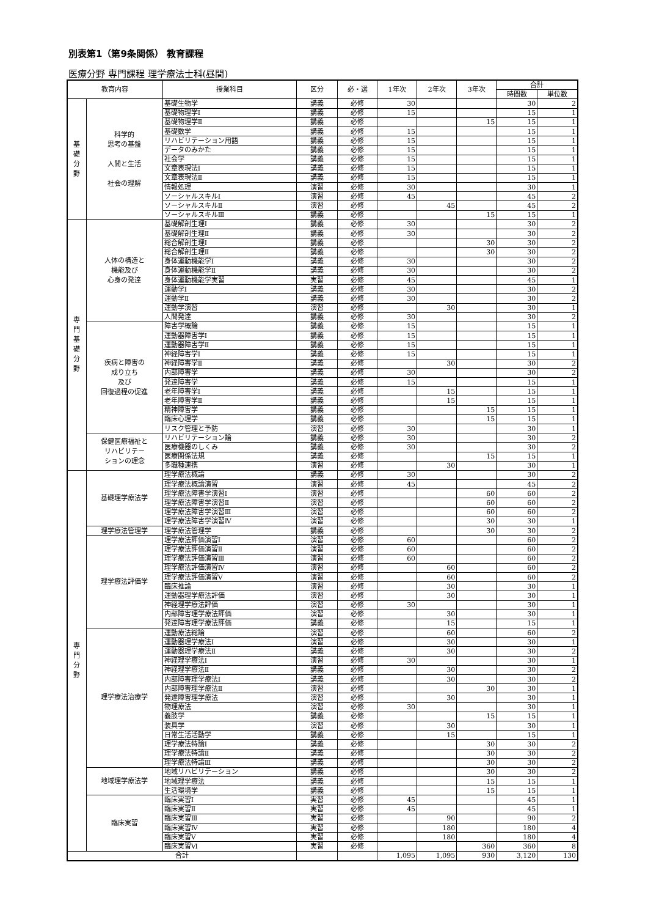別表第1（第9条関係） 教育課程
医療分野 専門課程 理学療法士科(昼間)
| 教育内容 | | 授業科目 | 区分 | 必・選 | 1年次 | 2年次 | 3年次 | 合計 | |
| --- | --- | --- | --- | --- | --- | --- | --- | --- | --- |
| | | | | | | | | 時間数 | 単位数 |
| 基 礎 分 野 | 科学的 思考の基盤 人間と生活 社会の理解 | 基礎生物学 | 講義 | 必修 | 30 | | | 30 | 2 |
| | | 基礎物理学Ⅰ | 講義 | 必修 | 15 | | | 15 | 1 |
| | | 基礎物理学Ⅱ | 講義 | 必修 | | | 15 | 15 | 1 |
| | | 基礎数学 | 講義 | 必修 | 15 | | | 15 | 1 |
| | | リハビリテーション用語 | 講義 | 必修 | 15 | | | 15 | 1 |
| | | データのみかた | 講義 | 必修 | 15 | | | 15 | 1 |
| | | 社会学 | 講義 | 必修 | 15 | | | 15 | 1 |
| | | 文章表現法Ⅰ | 講義 | 必修 | 15 | | | 15 | 1 |
| | | 文章表現法Ⅱ | 講義 | 必修 | 15 | | | 15 | 1 |
| | | 情報処理 | 演習 | 必修 | 30 | | | 30 | 1 |
| | | ソーシャルスキルⅠ | 演習 | 必修 | 45 | | | 45 | 2 |
| | | ソーシャルスキルⅡ | 演習 | 必修 | | 45 | | 45 | 2 |
| | | ソーシャルスキルⅢ | 講義 | 必修 | | | 15 | 15 | 1 |
| 専 門 基 礎 分 野 | 人体の構造と 機能及び 心身の発達 | 基礎解剖生理Ⅰ | 講義 | 必修 | 30 | | | 30 | 2 |
| | | 基礎解剖生理Ⅱ | 講義 | 必修 | 30 | | | 30 | 2 |
| | | 総合解剖生理Ⅰ | 講義 | 必修 | | | 30 | 30 | 2 |
| | | 総合解剖生理Ⅱ | 講義 | 必修 | | | 30 | 30 | 2 |
| | | 身体運動機能学Ⅰ | 講義 | 必修 | 30 | | | 30 | 2 |
| | | 身体運動機能学Ⅱ | 講義 | 必修 | 30 | | | 30 | 2 |
| | | 身体運動機能学実習 | 実習 | 必修 | 45 | | | 45 | 1 |
| | | 運動学Ⅰ | 講義 | 必修 | 30 | | | 30 | 2 |
| | | 運動学Ⅱ | 講義 | 必修 | 30 | | | 30 | 2 |
| | | 運動学演習 | 演習 | 必修 | | 30 | | 30 | 1 |
| | | 人間発達 | 講義 | 必修 | 30 | | | 30 | 2 |
| | 疾病と障害の 成り立ち 及び 回復過程の促進 | 障害学概論 | 講義 | 必修 | 15 | | | 15 | 1 |
| | | 運動器障害学Ⅰ | 講義 | 必修 | 15 | | | 15 | 1 |
| | | 運動器障害学Ⅱ | 講義 | 必修 | 15 | | | 15 | 1 |
| | | 神経障害学Ⅰ | 講義 | 必修 | 15 | | | 15 | 1 |
| | | 神経障害学Ⅱ | 講義 | 必修 | | 30 | | 30 | 2 |
| | | 内部障害学 | 講義 | 必修 | 30 | | | 30 | 2 |
| | | 発達障害学 | 講義 | 必修 | 15 | | | 15 | 1 |
| | | 老年障害学Ⅰ | 講義 | 必修 | | 15 | | 15 | 1 |
| | | 老年障害学Ⅱ | 講義 | 必修 | | 15 | | 15 | 1 |
| | | 精神障害学 | 講義 | 必修 | | | 15 | 15 | 1 |
| | | 臨床心理学 | 講義 | 必修 | | | 15 | 15 | 1 |
| | | リスク管理と予防 | 演習 | 必修 | 30 | | | 30 | 1 |
| | 保健医療福祉と リハビリテー ションの理念 | リハビリテーション論 | 講義 | 必修 | 30 | | | 30 | 2 |
| | | 医療機器のしくみ | 講義 | 必修 | 30 | | | 30 | 2 |
| | | 医療関係法規 | 講義 | 必修 | | | 15 | 15 | 1 |
| | | 多職種連携 | 演習 | 必修 | | 30 | | 30 | 1 |
| 専 門 分 野 | 基礎理学療法学 | 理学療法概論 | 講義 | 必修 | 30 | | | 30 | 2 |
| | | 理学療法概論演習 | 演習 | 必修 | 45 | | | 45 | 2 |
| | | 理学療法障害学演習Ⅰ | 演習 | 必修 | | | 60 | 60 | 2 |
| | | 理学療法障害学演習Ⅱ | 演習 | 必修 | | | 60 | 60 | 2 |
| | | 理学療法障害学演習Ⅲ | 演習 | 必修 | | | 60 | 60 | 2 |
| | | 理学療法障害学演習Ⅳ | 演習 | 必修 | | | 30 | 30 | 1 |
| | 理学療法管理学 | 理学療法管理学 | 講義 | 必修 | | | 30 | 30 | 2 |
| | 理学療法評価学 | 理学療法評価演習Ⅰ | 演習 | 必修 | 60 | | | 60 | 2 |
| | | 理学療法評価演習Ⅱ | 演習 | 必修 | 60 | | | 60 | 2 |
| | | 理学療法評価演習Ⅲ | 演習 | 必修 | 60 | | | 60 | 2 |
| | | 理学療法評価演習Ⅳ | 演習 | 必修 | | 60 | | 60 | 2 |
| | | 理学療法評価演習Ⅴ | 演習 | 必修 | | 60 | | 60 | 2 |
| | | 臨床推論 | 演習 | 必修 | | 30 | | 30 | 1 |
| | | 運動器理学療法評価 | 演習 | 必修 | | 30 | | 30 | 1 |
| | | 神経理学療法評価 | 演習 | 必修 | 30 | | | 30 | 1 |
| | | 内部障害理学療法評価 | 演習 | 必修 | | 30 | | 30 | 1 |
| | | 発達障害理学療法評価 | 講義 | 必修 | | 15 | | 15 | 1 |
| | 理学療法治療学 | 運動療法総論 | 演習 | 必修 | | 60 | | 60 | 2 |
| | | 運動器理学療法Ⅰ | 演習 | 必修 | | 30 | | 30 | 1 |
| | | 運動器理学療法Ⅱ | 講義 | 必修 | | 30 | | 30 | 2 |
| | | 神経理学療法Ⅰ | 演習 | 必修 | 30 | | | 30 | 1 |
| | | 神経理学療法Ⅱ | 講義 | 必修 | | 30 | | 30 | 2 |
| | | 内部障害理学療法Ⅰ | 講義 | 必修 | | 30 | | 30 | 2 |
| | | 内部障害理学療法Ⅱ | 演習 | 必修 | | | 30 | 30 | 1 |
| | | 発達障害理学療法 | 演習 | 必修 | | 30 | | 30 | 1 |
| | | 物理療法 | 演習 | 必修 | 30 | | | 30 | 1 |
| | | 義肢学 | 講義 | 必修 | | | 15 | 15 | 1 |
| | | 装具学 | 演習 | 必修 | | 30 | | 30 | 1 |
| | | 日常生活活動学 | 講義 | 必修 | | 15 | | 15 | 1 |
| | | 理学療法特論Ⅰ | 講義 | 必修 | | | 30 | 30 | 2 |
| | | 理学療法特論Ⅱ | 講義 | 必修 | | | 30 | 30 | 2 |
| | | 理学療法特論Ⅲ | 講義 | 必修 | | | 30 | 30 | 2 |
| | 地域理学療法学 | 地域リハビリテーション | 講義 | 必修 | | | 30 | 30 | 2 |
| | | 地域理学療法 | 講義 | 必修 | | | 15 | 15 | 1 |
| | | 生活環境学 | 講義 | 必修 | | | 15 | 15 | 1 |
| | 臨床実習 | 臨床実習Ⅰ | 実習 | 必修 | 45 | | | 45 | 1 |
| | | 臨床実習Ⅱ | 実習 | 必修 | 45 | | | 45 | 1 |
| | | 臨床実習Ⅲ | 実習 | 必修 | | 90 | | 90 | 2 |
| | | 臨床実習Ⅳ | 実習 | 必修 | | 180 | | 180 | 4 |
| | | 臨床実習Ⅴ | 実習 | 必修 | | 180 | | 180 | 4 |
| | | 臨床実習Ⅵ | 実習 | 必修 | | | 360 | 360 | 8 |
| 合計 | | | | | 1,095 | 1,095 | 930 | 3,120 | 130 |